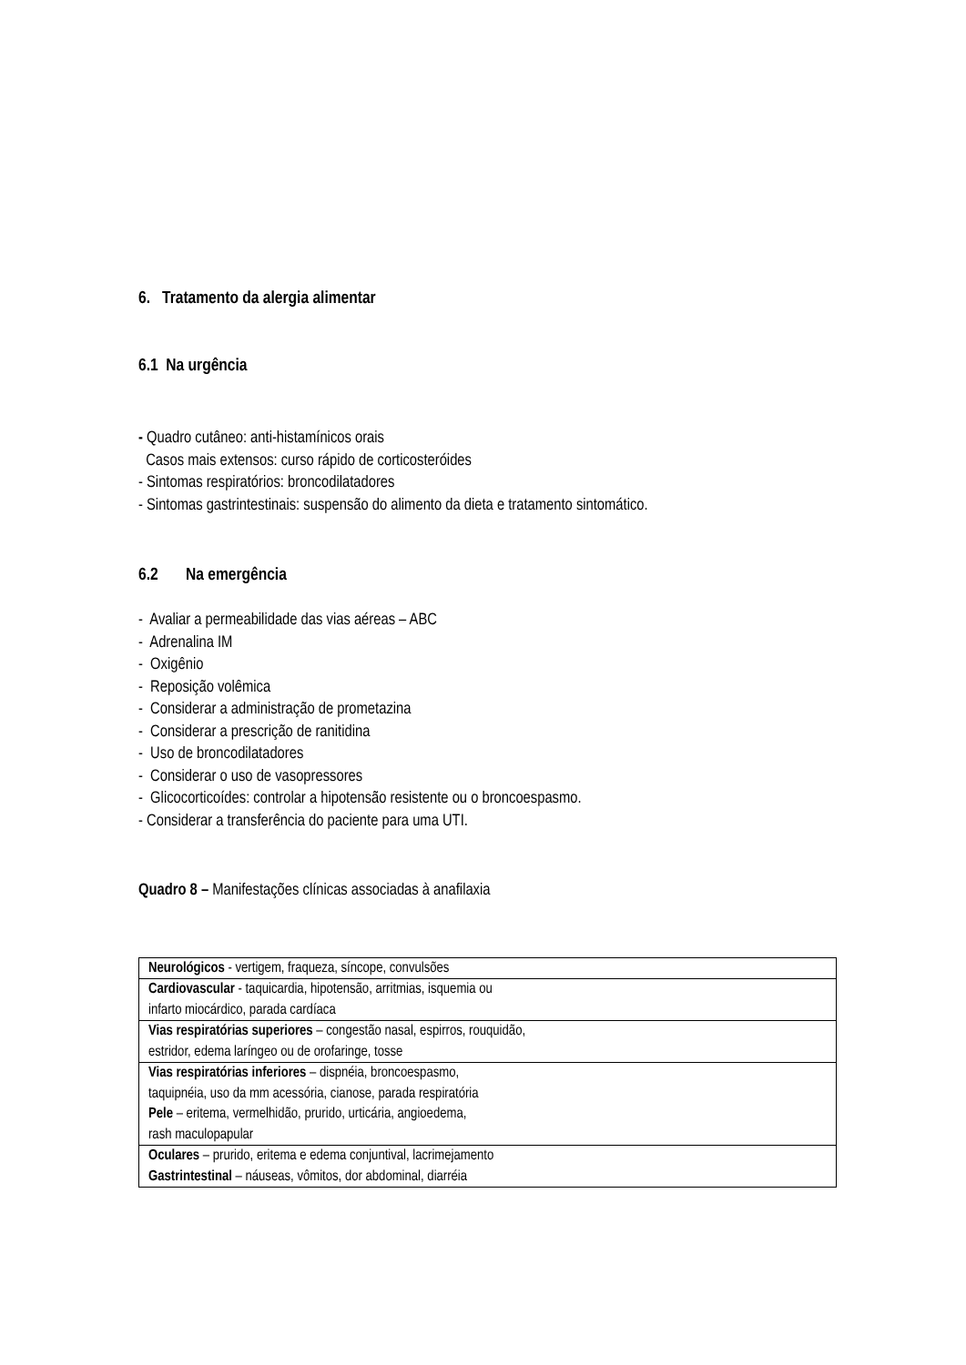6. Tratamento da alergia alimentar
6.1 Na urgência
- Quadro cutâneo: anti-histamínicos orais
Casos mais extensos: curso rápido de corticosteróides
- Sintomas respiratórios: broncodilatadores
- Sintomas gastrintestinais: suspensão do alimento da dieta e tratamento sintomático.
6.2 Na emergência
- Avaliar a permeabilidade das vias aéreas – ABC
- Adrenalina IM
- Oxigênio
- Reposição volêmica
- Considerar a administração de prometazina
- Considerar a prescrição de ranitidina
- Uso de broncodilatadores
- Considerar o uso de vasopressores
- Glicocorticoídes: controlar a hipotensão resistente ou o broncoespasmo.
- Considerar a transferência do paciente para uma UTI.
Quadro 8 – Manifestações clínicas associadas à anafilaxia
| Neurológicos - vertigem, fraqueza, síncope, convulsões |
| Cardiovascular - taquicardia, hipotensão, arritmias, isquemia ou infarto miocárdico, parada cardíaca |
| Vias respiratórias superiores – congestão nasal, espirros, rouquidão, estridor, edema laríngeo ou de orofaringe, tosse |
| Vias respiratórias inferiores – dispnéia, broncoespasmo, taquipnéia, uso da mm acessória, cianose, parada respiratória Pele – eritema, vermelhidão, prurido, urticária, angioedema, rash maculopapular |
| Oculares – prurido, eritema e edema conjuntival, lacrimejamento Gastrintestinal – náuseas, vômitos, dor abdominal, diarréia |